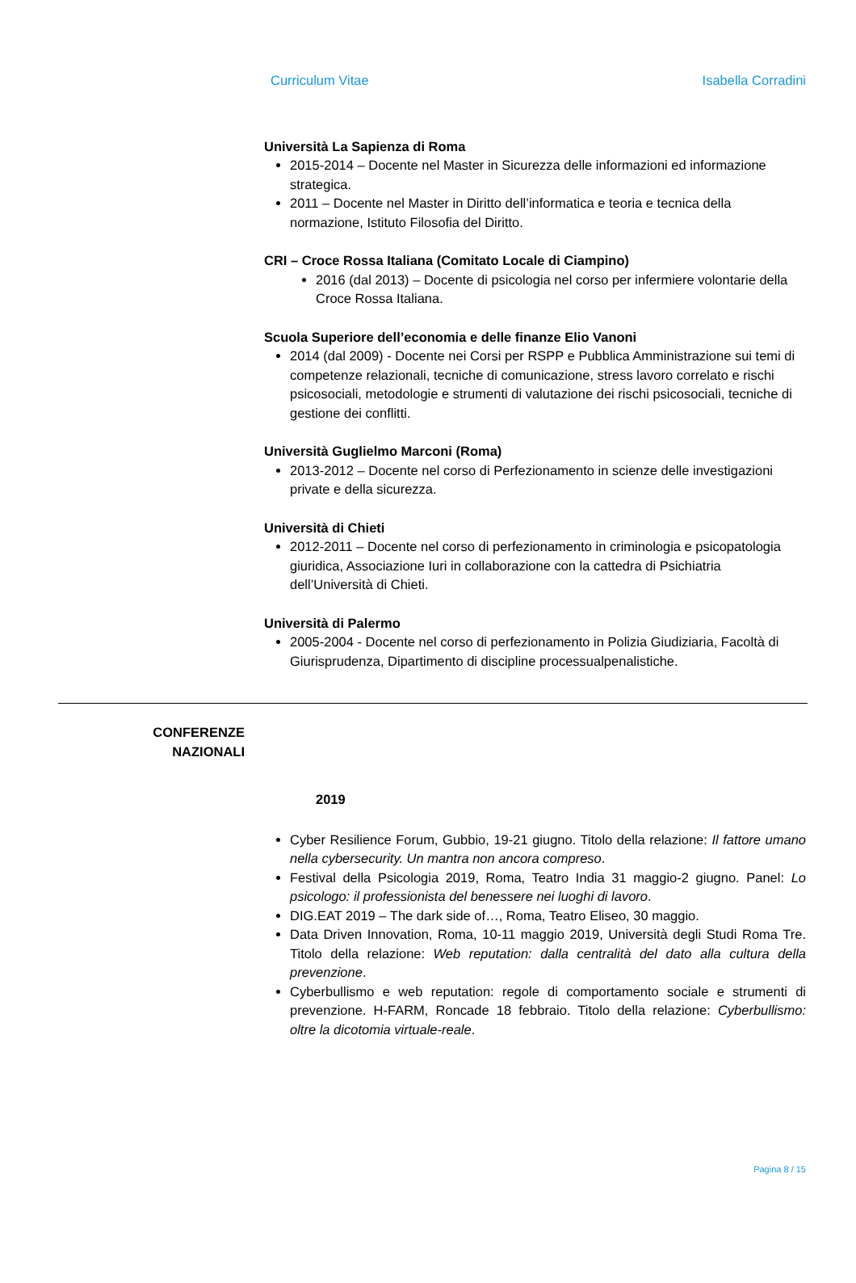Curriculum Vitae Isabella Corradini
Università La Sapienza di Roma
2015-2014 – Docente nel Master in Sicurezza delle informazioni ed informazione strategica.
2011 – Docente nel Master in Diritto dell’informatica e teoria e tecnica della normazione, Istituto Filosofia del Diritto.
CRI – Croce Rossa Italiana (Comitato Locale di Ciampino)
2016 (dal 2013) – Docente di psicologia nel corso per infermiere volontarie della Croce Rossa Italiana.
Scuola Superiore dell’economia e delle finanze Elio Vanoni
2014 (dal 2009) - Docente nei Corsi per RSPP e Pubblica Amministrazione sui temi di competenze relazionali, tecniche di comunicazione, stress lavoro correlato e rischi psicosociali, metodologie e strumenti di valutazione dei rischi psicosociali, tecniche di gestione dei conflitti.
Università Guglielmo Marconi (Roma)
2013-2012 – Docente nel corso di Perfezionamento in scienze delle investigazioni private e della sicurezza.
Università di Chieti
2012-2011 – Docente nel corso di perfezionamento in criminologia e psicopatologia giuridica, Associazione Iuri in collaborazione con la cattedra di Psichiatria dell’Università di Chieti.
Università di Palermo
2005-2004 - Docente nel corso di perfezionamento in Polizia Giudiziaria, Facoltà di Giurisprudenza, Dipartimento di discipline processualpenalistiche.
CONFERENZE
NAZIONALI
2019
Cyber Resilience Forum, Gubbio, 19-21 giugno. Titolo della relazione: Il fattore umano nella cybersecurity. Un mantra non ancora compreso.
Festival della Psicologia 2019, Roma, Teatro India 31 maggio-2 giugno. Panel: Lo psicologo: il professionista del benessere nei luoghi di lavoro.
DIG.EAT 2019 – The dark side of…, Roma, Teatro Eliseo, 30 maggio.
Data Driven Innovation, Roma, 10-11 maggio 2019, Università degli Studi Roma Tre. Titolo della relazione: Web reputation: dalla centralità del dato alla cultura della prevenzione.
Cyberbullismo e web reputation: regole di comportamento sociale e strumenti di prevenzione. H-FARM, Roncade 18 febbraio. Titolo della relazione: Cyberbullismo: oltre la dicotomia virtuale-reale.
Pagina 8 / 15